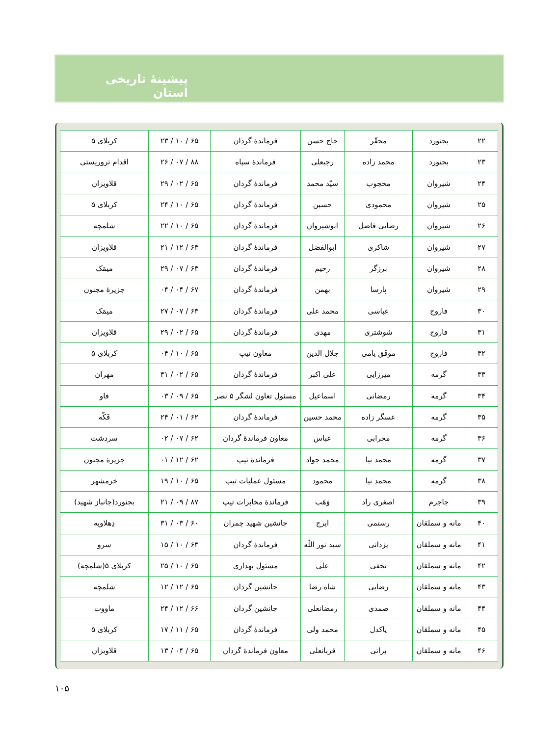پیشینهٔ تاریخی استان
| ۲۲ | بجنورد | محقّر | حاج حسن | فرماندهٔ گردان | ۶۵ / ۱۰ / ۲۳ | کربلای ۵ |
| ۲۳ | بجنورد | محمد زاده | رجبعلی | فرماندهٔ سپاه | ۸۸ / ۰۷ / ۲۶ | اقدام تروریستی |
| ۲۴ | شیروان | محجوب | سیّد محمد | فرماندهٔ گردان | ۶۵ / ۰۲ / ۲۹ | قلاویزان |
| ۲۵ | شیروان | محمودی | حسین | فرماندهٔ گردان | ۶۵ / ۱۰ / ۲۴ | کربلای ۵ |
| ۲۶ | شیروان | رضایی فاضل | انوشیروان | فرماندهٔ گردان | ۶۵ / ۱۰ / ۲۲ | شلمچه |
| ۲۷ | شیروان | شاکری | ابوالفضل | فرماندهٔ گردان | ۶۳ / ۱۲ / ۲۱ | قلاویزان |
| ۲۸ | شیروان | برزگر | رحیم | فرماندهٔ گردان | ۶۳ / ۰۷ / ۲۹ | میمَک |
| ۲۹ | شیروان | پارسا | بهمن | فرماندهٔ گردان | ۶۷ / ۰۴ / ۰۴ | جزیرهٔ مجنون |
| ۳۰ | فاروج | عباسی | محمد علی | فرماندهٔ گردان | ۶۳ / ۰۷ / ۲۷ | میمَک |
| ۳۱ | فاروج | شوشتری | مهدی | فرماندهٔ گردان | ۶۵ / ۰۲ / ۲۹ | قلاویزان |
| ۳۲ | فاروج | موفّق یامی | جلال الدین | معاون تیپ | ۶۵ / ۱۰ / ۰۴ | کربلای ۵ |
| ۳۳ | گرمه | میرزایی | علی اکبر | فرماندهٔ گردان | ۶۵ / ۰۲ / ۳۱ | مهران |
| ۳۴ | گرمه | رمضانی | اسماعیل | مسئول تعاون لشگر ۵ نصر | ۶۵ / ۰۹ / ۰۳ | فاو |
| ۳۵ | گرمه | عسگر زاده | محمد حسین | فرماندهٔ گردان | ۶۲ / ۰۱ / ۲۴ | فَکّه |
| ۳۶ | گرمه | محرابی | عباس | معاون فرماندهٔ گردان | ۶۲ / ۰۷ / ۰۲ | سردشت |
| ۳۷ | گرمه | محمد نیا | محمد جواد | فرماندهٔ تیپ | ۶۲ / ۱۲ / ۰۱ | جزیرهٔ مجنون |
| ۳۸ | گرمه | محمد نیا | محمود | مسئول عملیات تیپ | ۶۵ / ۱۰ / ۱۹ | خرمشهر |
| ۳۹ | جاجرم | اصغری راد | وَهَب | فرماندهٔ مخابرات تیپ | ۸۷ / ۰۹ / ۲۱ | بجنورد(جانباز شهید) |
| ۴۰ | مانه و سملقان | رستمی | ایرج | جانشین شهید چمران | ۶۰ / ۰۳ / ۳۱ | دِهلاویه |
| ۴۱ | مانه و سملقان | یزدانی | سید نور اللّه | فرماندهٔ گردان | ۶۳ / ۱۰ / ۱۵ | سرو |
| ۴۲ | مانه و سملقان | نجفی | علی | مسئول بهداری | ۶۵ / ۱۰ / ۲۵ | کربلای ۵(شلمچه) |
| ۴۳ | مانه و سملقان | رضایی | شاه رضا | جانشین گردان | ۶۵ / ۱۲ / ۱۲ | شلمچه |
| ۴۴ | مانه و سملقان | صمدی | رمضانعلی | جانشین گردان | ۶۶ / ۱۲ / ۲۴ | ماووت |
| ۴۵ | مانه و سملقان | پاکدل | محمد ولی | فرماندهٔ گردان | ۶۵ / ۱۱ / ۱۷ | کربلای ۵ |
| ۴۶ | مانه و سملقان | براتی | قربانعلی | معاون فرماندهٔ گردان | ۶۵ / ۰۴ / ۱۳ | قلاویزان |
۱۰۵